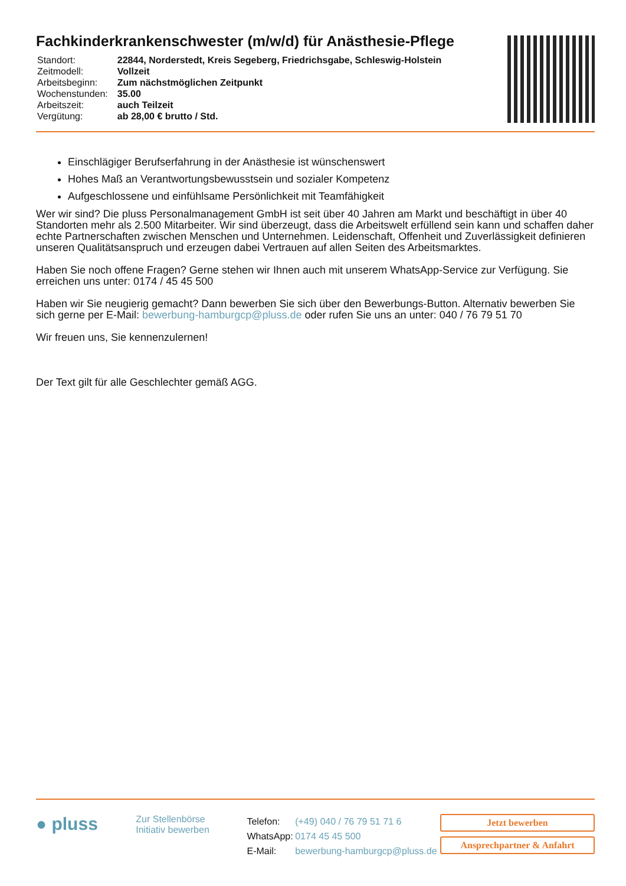Fachkinderkrankenschwester (m/w/d) für Anästhesie-Pflege
| Standort: | 22844, Norderstedt, Kreis Segeberg, Friedrichsgabe, Schleswig-Holstein |
| Zeitmodell: | Vollzeit |
| Arbeitsbeginn: | Zum nächstmöglichen Zeitpunkt |
| Wochenstunden: | 35.00 |
| Arbeitszeit: | auch Teilzeit |
| Vergütung: | ab 28,00 € brutto / Std. |
Einschlägiger Berufserfahrung in der Anästhesie ist wünschenswert
Hohes Maß an Verantwortungsbewusstsein und sozialer Kompetenz
Aufgeschlossene und einfühlsame Persönlichkeit mit Teamfähigkeit
Wer wir sind? Die pluss Personalmanagement GmbH ist seit über 40 Jahren am Markt und beschäftigt in über 40 Standorten mehr als 2.500 Mitarbeiter. Wir sind überzeugt, dass die Arbeitswelt erfüllend sein kann und schaffen daher echte Partnerschaften zwischen Menschen und Unternehmen. Leidenschaft, Offenheit und Zuverlässigkeit definieren unseren Qualitätsanspruch und erzeugen dabei Vertrauen auf allen Seiten des Arbeitsmarktes.
Haben Sie noch offene Fragen? Gerne stehen wir Ihnen auch mit unserem WhatsApp-Service zur Verfügung. Sie erreichen uns unter: 0174 / 45 45 500
Haben wir Sie neugierig gemacht? Dann bewerben Sie sich über den Bewerbungs-Button. Alternativ bewerben Sie sich gerne per E-Mail: bewerbung-hamburgcp@pluss.de oder rufen Sie uns an unter: 040 / 76 79 51 70
Wir freuen uns, Sie kennenzulernen!
Der Text gilt für alle Geschlechter gemäß AGG.
● pluss
Zur Stellenbörse
Initiativ bewerben
| Telefon: | (+49) 040 / 76 79 51 71 6 |
| WhatsApp: | 0174 45 45 500 |
| E-Mail: | bewerbung-hamburgcp@pluss.de |
Jetzt bewerben
Ansprechpartner & Anfahrt